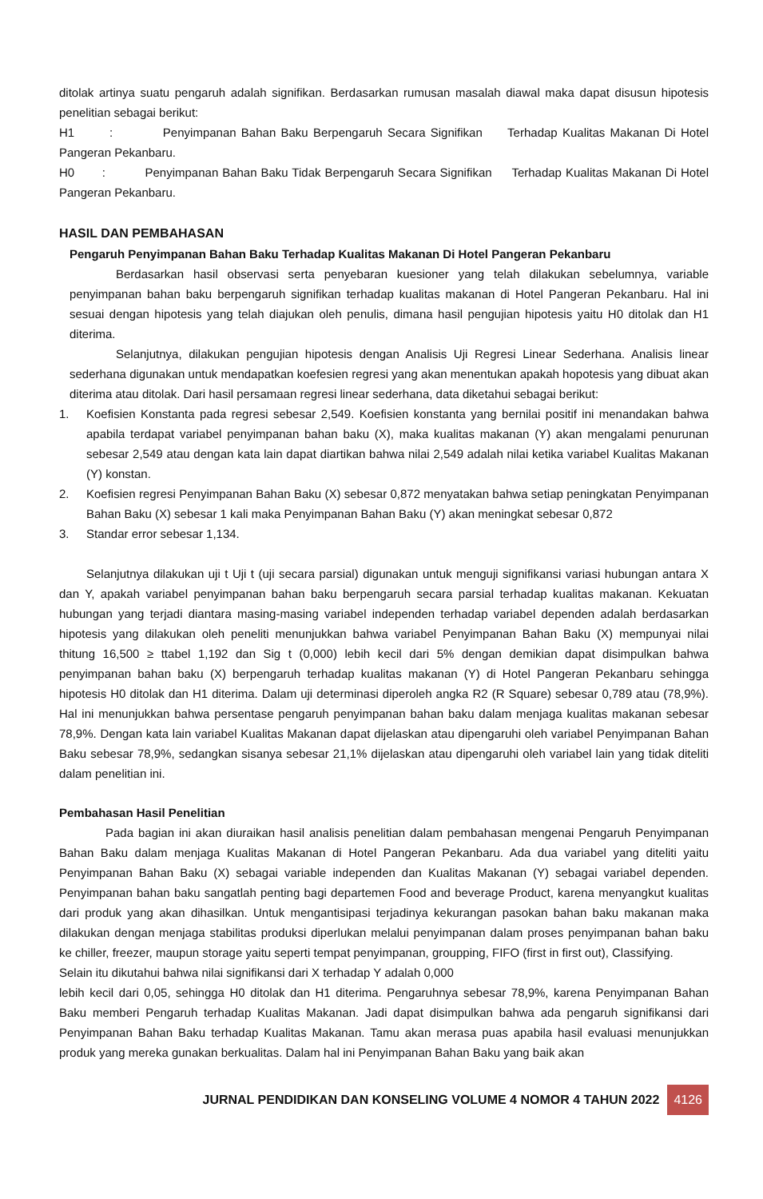ditolak artinya suatu pengaruh adalah signifikan. Berdasarkan rumusan masalah diawal maka dapat disusun hipotesis penelitian sebagai berikut:
H1 : Penyimpanan Bahan Baku Berpengaruh Secara Signifikan Terhadap Kualitas Makanan Di Hotel Pangeran Pekanbaru.
H0 : Penyimpanan Bahan Baku Tidak Berpengaruh Secara Signifikan Terhadap Kualitas Makanan Di Hotel Pangeran Pekanbaru.
HASIL DAN PEMBAHASAN
Pengaruh Penyimpanan Bahan Baku Terhadap Kualitas Makanan Di Hotel Pangeran Pekanbaru
Berdasarkan hasil observasi serta penyebaran kuesioner yang telah dilakukan sebelumnya, variable penyimpanan bahan baku berpengaruh signifikan terhadap kualitas makanan di Hotel Pangeran Pekanbaru. Hal ini sesuai dengan hipotesis yang telah diajukan oleh penulis, dimana hasil pengujian hipotesis yaitu H0 ditolak dan H1 diterima.
Selanjutnya, dilakukan pengujian hipotesis dengan Analisis Uji Regresi Linear Sederhana. Analisis linear sederhana digunakan untuk mendapatkan koefesien regresi yang akan menentukan apakah hopotesis yang dibuat akan diterima atau ditolak. Dari hasil persamaan regresi linear sederhana, data diketahui sebagai berikut:
1. Koefisien Konstanta pada regresi sebesar 2,549. Koefisien konstanta yang bernilai positif ini menandakan bahwa apabila terdapat variabel penyimpanan bahan baku (X), maka kualitas makanan (Y) akan mengalami penurunan sebesar 2,549 atau dengan kata lain dapat diartikan bahwa nilai 2,549 adalah nilai ketika variabel Kualitas Makanan (Y) konstan.
2. Koefisien regresi Penyimpanan Bahan Baku (X) sebesar 0,872 menyatakan bahwa setiap peningkatan Penyimpanan Bahan Baku (X) sebesar 1 kali maka Penyimpanan Bahan Baku (Y) akan meningkat sebesar 0,872
3. Standar error sebesar 1,134.
Selanjutnya dilakukan uji t Uji t (uji secara parsial) digunakan untuk menguji signifikansi variasi hubungan antara X dan Y, apakah variabel penyimpanan bahan baku berpengaruh secara parsial terhadap kualitas makanan. Kekuatan hubungan yang terjadi diantara masing-masing variabel independen terhadap variabel dependen adalah berdasarkan hipotesis yang dilakukan oleh peneliti menunjukkan bahwa variabel Penyimpanan Bahan Baku (X) mempunyai nilai thitung 16,500 ≥ ttabel 1,192 dan Sig t (0,000) lebih kecil dari 5% dengan demikian dapat disimpulkan bahwa penyimpanan bahan baku (X) berpengaruh terhadap kualitas makanan (Y) di Hotel Pangeran Pekanbaru sehingga hipotesis H0 ditolak dan H1 diterima. Dalam uji determinasi diperoleh angka R2 (R Square) sebesar 0,789 atau (78,9%). Hal ini menunjukkan bahwa persentase pengaruh penyimpanan bahan baku dalam menjaga kualitas makanan sebesar 78,9%. Dengan kata lain variabel Kualitas Makanan dapat dijelaskan atau dipengaruhi oleh variabel Penyimpanan Bahan Baku sebesar 78,9%, sedangkan sisanya sebesar 21,1% dijelaskan atau dipengaruhi oleh variabel lain yang tidak diteliti dalam penelitian ini.
Pembahasan Hasil Penelitian
Pada bagian ini akan diuraikan hasil analisis penelitian dalam pembahasan mengenai Pengaruh Penyimpanan Bahan Baku dalam menjaga Kualitas Makanan di Hotel Pangeran Pekanbaru. Ada dua variabel yang diteliti yaitu Penyimpanan Bahan Baku (X) sebagai variable independen dan Kualitas Makanan (Y) sebagai variabel dependen. Penyimpanan bahan baku sangatlah penting bagi departemen Food and beverage Product, karena menyangkut kualitas dari produk yang akan dihasilkan. Untuk mengantisipasi terjadinya kekurangan pasokan bahan baku makanan maka dilakukan dengan menjaga stabilitas produksi diperlukan melalui penyimpanan dalam proses penyimpanan bahan baku ke chiller, freezer, maupun storage yaitu seperti tempat penyimpanan, groupping, FIFO (first in first out), Classifying.
Selain itu dikutahui bahwa nilai signifikansi dari X terhadap Y adalah 0,000
lebih kecil dari 0,05, sehingga H0 ditolak dan H1 diterima. Pengaruhnya sebesar 78,9%, karena Penyimpanan Bahan Baku memberi Pengaruh terhadap Kualitas Makanan. Jadi dapat disimpulkan bahwa ada pengaruh signifikansi dari Penyimpanan Bahan Baku terhadap Kualitas Makanan. Tamu akan merasa puas apabila hasil evaluasi menunjukkan produk yang mereka gunakan berkualitas. Dalam hal ini Penyimpanan Bahan Baku yang baik akan
JURNAL PENDIDIKAN DAN KONSELING VOLUME 4 NOMOR 4 TAHUN 2022 4126